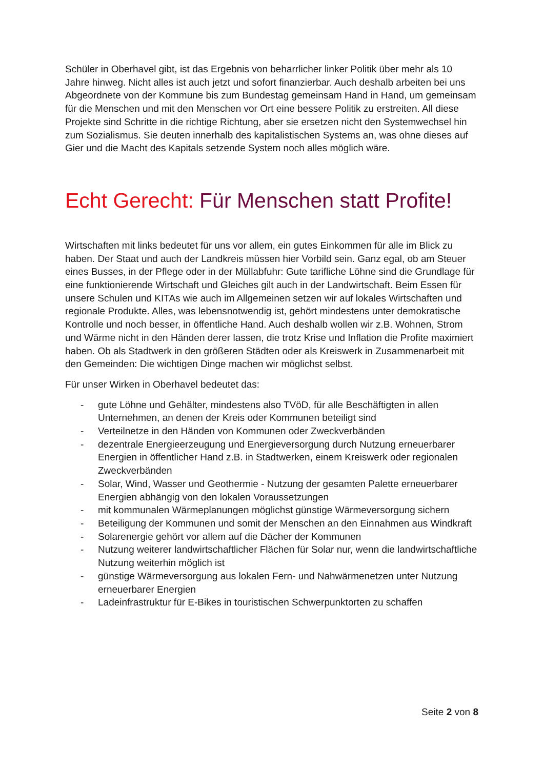Schüler in Oberhavel gibt, ist das Ergebnis von beharrlicher linker Politik über mehr als 10 Jahre hinweg. Nicht alles ist auch jetzt und sofort finanzierbar. Auch deshalb arbeiten bei uns Abgeordnete von der Kommune bis zum Bundestag gemeinsam Hand in Hand, um gemeinsam für die Menschen und mit den Menschen vor Ort eine bessere Politik zu erstreiten. All diese Projekte sind Schritte in die richtige Richtung, aber sie ersetzen nicht den Systemwechsel hin zum Sozialismus. Sie deuten innerhalb des kapitalistischen Systems an, was ohne dieses auf Gier und die Macht des Kapitals setzende System noch alles möglich wäre.
Echt Gerecht: Für Menschen statt Profite!
Wirtschaften mit links bedeutet für uns vor allem, ein gutes Einkommen für alle im Blick zu haben. Der Staat und auch der Landkreis müssen hier Vorbild sein. Ganz egal, ob am Steuer eines Busses, in der Pflege oder in der Müllabfuhr: Gute tarifliche Löhne sind die Grundlage für eine funktionierende Wirtschaft und Gleiches gilt auch in der Landwirtschaft. Beim Essen für unsere Schulen und KITAs wie auch im Allgemeinen setzen wir auf lokales Wirtschaften und regionale Produkte. Alles, was lebensnotwendig ist, gehört mindestens unter demokratische Kontrolle und noch besser, in öffentliche Hand. Auch deshalb wollen wir z.B. Wohnen, Strom und Wärme nicht in den Händen derer lassen, die trotz Krise und Inflation die Profite maximiert haben. Ob als Stadtwerk in den größeren Städten oder als Kreiswerk in Zusammenarbeit mit den Gemeinden: Die wichtigen Dinge machen wir möglichst selbst.
Für unser Wirken in Oberhavel bedeutet das:
- gute Löhne und Gehälter, mindestens also TVöD, für alle Beschäftigten in allen Unternehmen, an denen der Kreis oder Kommunen beteiligt sind
- Verteilnetze in den Händen von Kommunen oder Zweckverbänden
- dezentrale Energieerzeugung und Energieversorgung durch Nutzung erneuerbarer Energien in öffentlicher Hand z.B. in Stadtwerken, einem Kreiswerk oder regionalen Zweckverbänden
- Solar, Wind, Wasser und Geothermie - Nutzung der gesamten Palette erneuerbarer Energien abhängig von den lokalen Voraussetzungen
- mit kommunalen Wärmeplanungen möglichst günstige Wärmeversorgung sichern
- Beteiligung der Kommunen und somit der Menschen an den Einnahmen aus Windkraft
- Solarenergie gehört vor allem auf die Dächer der Kommunen
- Nutzung weiterer landwirtschaftlicher Flächen für Solar nur, wenn die landwirtschaftliche Nutzung weiterhin möglich ist
- günstige Wärmeversorgung aus lokalen Fern- und Nahwärmenetzen unter Nutzung erneuerbarer Energien
- Ladeinfrastruktur für E-Bikes in touristischen Schwerpunktorten zu schaffen
Seite 2 von 8